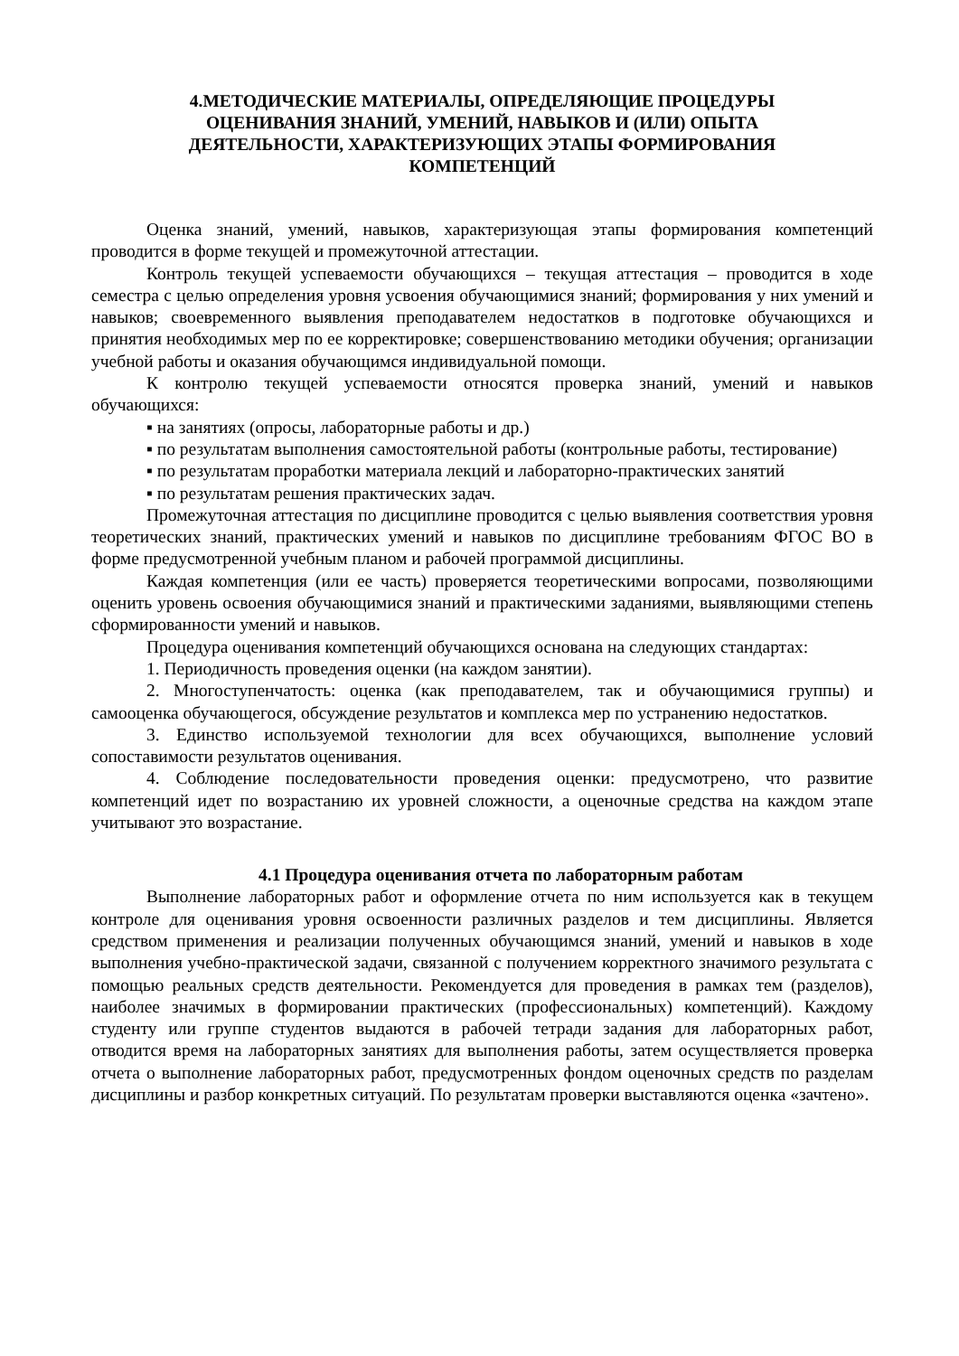4.МЕТОДИЧЕСКИЕ МАТЕРИАЛЫ, ОПРЕДЕЛЯЮЩИЕ ПРОЦЕДУРЫ
ОЦЕНИВАНИЯ ЗНАНИЙ, УМЕНИЙ, НАВЫКОВ И (ИЛИ) ОПЫТА
ДЕЯТЕЛЬНОСТИ, ХАРАКТЕРИЗУЮЩИХ ЭТАПЫ ФОРМИРОВАНИЯ
КОМПЕТЕНЦИЙ
Оценка знаний, умений, навыков, характеризующая этапы формирования компетенций проводится в форме текущей и промежуточной аттестации.
Контроль текущей успеваемости обучающихся – текущая аттестация – проводится в ходе семестра с целью определения уровня усвоения обучающимися знаний; формирования у них умений и навыков; своевременного выявления преподавателем недостатков в подготовке обучающихся и принятия необходимых мер по ее корректировке; совершенствованию методики обучения; организации учебной работы и оказания обучающимся индивидуальной помощи.
К контролю текущей успеваемости относятся проверка знаний, умений и навыков обучающихся:
▪ на занятиях (опросы, лабораторные работы и др.)
▪ по результатам выполнения самостоятельной работы (контрольные работы, тестирование)
▪ по результатам проработки материала лекций и лабораторно-практических занятий
▪ по результатам решения практических задач.
Промежуточная аттестация по дисциплине проводится с целью выявления соответствия уровня теоретических знаний, практических умений и навыков по дисциплине требованиям ФГОС ВО в форме предусмотренной учебным планом и рабочей программой дисциплины.
Каждая компетенция (или ее часть) проверяется теоретическими вопросами, позволяющими оценить уровень освоения обучающимися знаний и практическими заданиями, выявляющими степень сформированности умений и навыков.
Процедура оценивания компетенций обучающихся основана на следующих стандартах:
1. Периодичность проведения оценки (на каждом занятии).
2. Многоступенчатость: оценка (как преподавателем, так и обучающимися группы) и самооценка обучающегося, обсуждение результатов и комплекса мер по устранению недостатков.
3. Единство используемой технологии для всех обучающихся, выполнение условий сопоставимости результатов оценивания.
4. Соблюдение последовательности проведения оценки: предусмотрено, что развитие компетенций идет по возрастанию их уровней сложности, а оценочные средства на каждом этапе учитывают это возрастание.
4.1 Процедура оценивания отчета по лабораторным работам
Выполнение лабораторных работ и оформление отчета по ним используется как в текущем контроле для оценивания уровня освоенности различных разделов и тем дисциплины. Является средством применения и реализации полученных обучающимся знаний, умений и навыков в ходе выполнения учебно-практической задачи, связанной с получением корректного значимого результата с помощью реальных средств деятельности. Рекомендуется для проведения в рамках тем (разделов), наиболее значимых в формировании практических (профессиональных) компетенций). Каждому студенту или группе студентов выдаются в рабочей тетради задания для лабораторных работ, отводится время на лабораторных занятиях для выполнения работы, затем осуществляется проверка отчета о выполнение лабораторных работ, предусмотренных фондом оценочных средств по разделам дисциплины и разбор конкретных ситуаций. По результатам проверки выставляются оценка «зачтено».